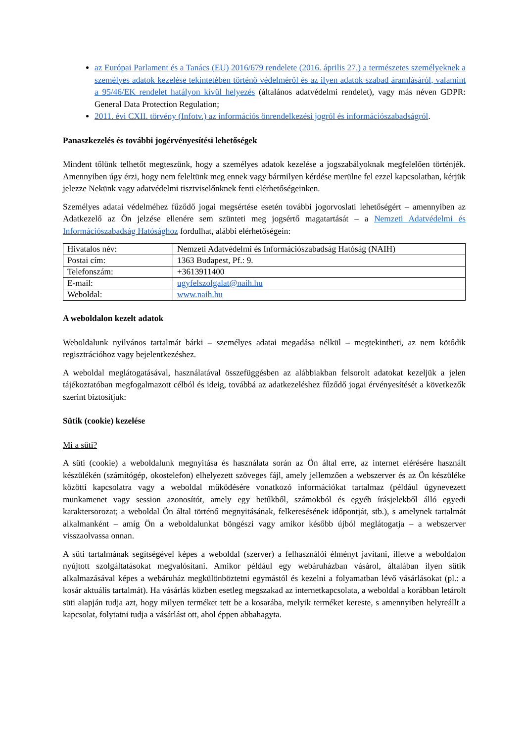az Európai Parlament és a Tanács (EU) 2016/679 rendelete (2016. április 27.) a természetes személyeknek a személyes adatok kezelése tekintetében történő védelméről és az ilyen adatok szabad áramlásáról, valamint a 95/46/EK rendelet hatályon kívül helyezés (általános adatvédelmi rendelet), vagy más néven GDPR: General Data Protection Regulation;
2011. évi CXII. törvény (Infotv.) az információs önrendelkezési jogról és információszabadságról.
Panaszkezelés és további jogérvényesítési lehetőségek
Mindent tőlünk telhetőt megteszünk, hogy a személyes adatok kezelése a jogszabályoknak megfelelően történjék. Amennyiben úgy érzi, hogy nem feleltünk meg ennek vagy bármilyen kérdése merülne fel ezzel kapcsolatban, kérjük jelezze Nekünk vagy adatvédelmi tisztviselőnknek fenti elérhetőségeinken.
Személyes adatai védelméhez fűződő jogai megsértése esetén további jogorvoslati lehetőségért – amennyiben az Adatkezelő az Ön jelzése ellenére sem szünteti meg jogsértő magatartását – a Nemzeti Adatvédelmi és Információszabadság Hatósághoz fordulhat, alábbi elérhetőségein:
| Hivatalos név: | Nemzeti Adatvédelmi és Információszabadság Hatóság (NAIH) |
| Postai cím: | 1363 Budapest, Pf.: 9. |
| Telefonszám: | +3613911400 |
| E-mail: | ugyfelszolgalat@naih.hu |
| Weboldal: | www.naih.hu |
A weboldalon kezelt adatok
Weboldalunk nyilvános tartalmát bárki – személyes adatai megadása nélkül – megtekintheti, az nem kötődik regisztrációhoz vagy bejelentkezéshez.
A weboldal meglátogatásával, használatával összefüggésben az alábbiakban felsorolt adatokat kezeljük a jelen tájékoztatóban megfogalmazott célból és ideig, továbbá az adatkezeléshez fűződő jogai érvényesítését a következők szerint biztosítjuk:
Sütik (cookie) kezelése
Mi a süti?
A süti (cookie) a weboldalunk megnyitása és használata során az Ön által erre, az internet elérésére használt készülékén (számítógép, okostelefon) elhelyezett szöveges fájl, amely jellemzően a webszerver és az Ön készüléke közötti kapcsolatra vagy a weboldal működésére vonatkozó információkat tartalmaz (például úgynevezett munkamenet vagy session azonosítót, amely egy betűkből, számokból és egyéb írásjelekből álló egyedi karaktersorozat; a weboldal Ön által történő megnyitásának, felkeresésének időpontját, stb.), s amelynek tartalmát alkalmanként – amíg Ön a weboldalunkat böngészi vagy amikor később újból meglátogatja – a webszerver visszaolvassa onnan.
A süti tartalmának segítségével képes a weboldal (szerver) a felhasználói élményt javítani, illetve a weboldalon nyújtott szolgáltatásokat megvalósítani. Amikor például egy webáruházban vásárol, általában ilyen sütik alkalmazásával képes a webáruház megkülönböztetni egymástól és kezelni a folyamatban lévő vásárlásokat (pl.: a kosár aktuális tartalmát). Ha vásárlás közben esetleg megszakad az internetkapcsolata, a weboldal a korábban letárolt süti alapján tudja azt, hogy milyen terméket tett be a kosarába, melyik terméket kereste, s amennyiben helyreállt a kapcsolat, folytatni tudja a vásárlást ott, ahol éppen abbahagyta.